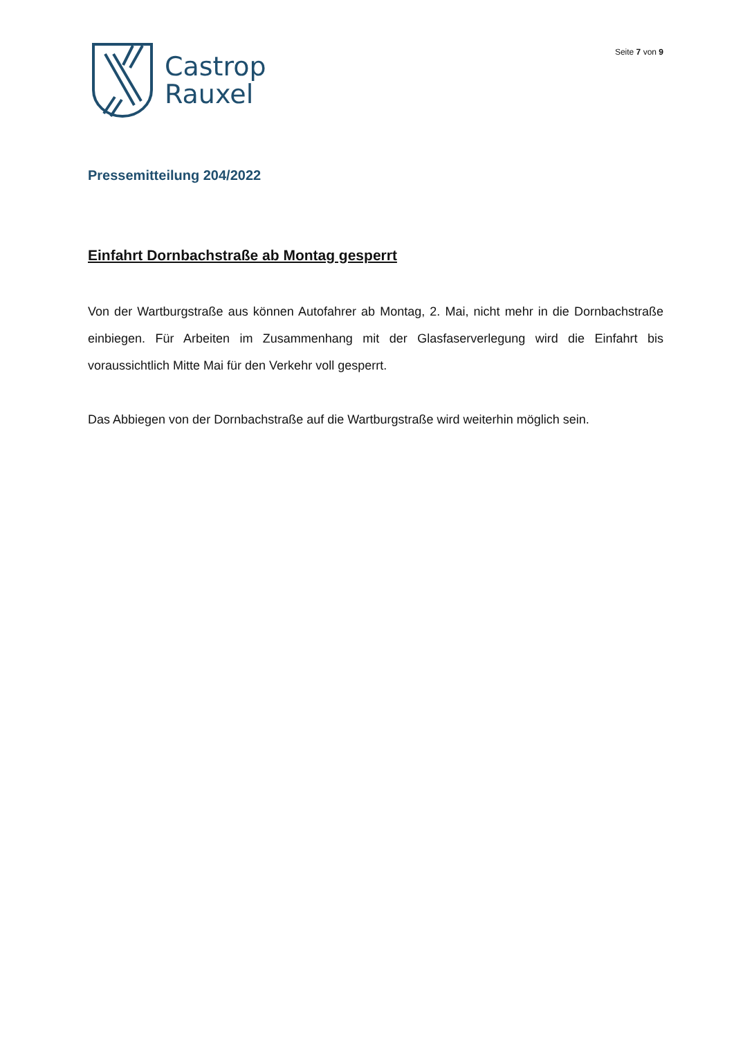Castrop
Rauxel
Seite 7 von 9
Pressemitteilung 204/2022
Einfahrt Dornbachstraße ab Montag gesperrt
Von der Wartburgstraße aus können Autofahrer ab Montag, 2. Mai, nicht mehr in die Dornbachstraße einbiegen. Für Arbeiten im Zusammenhang mit der Glasfaserverlegung wird die Einfahrt bis voraussichtlich Mitte Mai für den Verkehr voll gesperrt.
Das Abbiegen von der Dornbachstraße auf die Wartburgstraße wird weiterhin möglich sein.